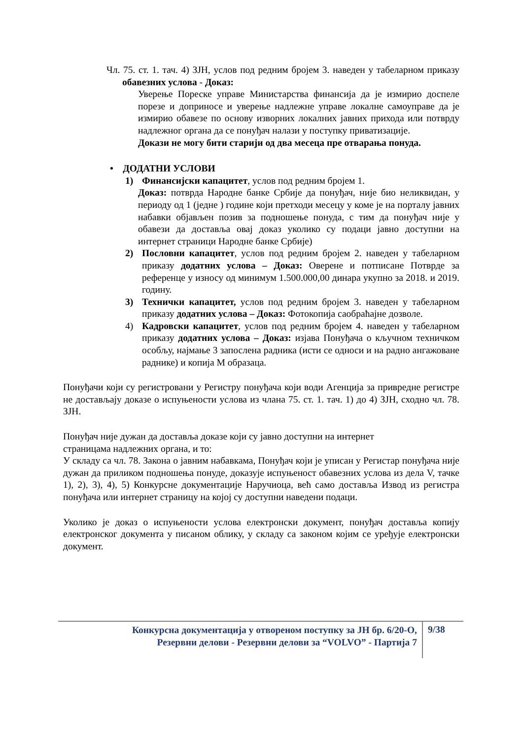Чл. 75. ст. 1. тач. 4) ЗЈН, услов под редним бројем 3. наведен у табеларном приказу обавезних услова - Доказ:
Уверење Пореске управе Министарства финансија да је измирио доспеле порезе и доприносе и уверење надлежне управе локалне самоуправе да је измирио обавезе по основу изворних локалних јавних прихода или потврду надлежног органа да се понуђач налази у поступку приватизације.
Докази не могу бити старији од два месеца пре отварања понуда.
• ДОДАТНИ УСЛОВИ
1) Финансијски капацитет, услов под редним бројем 1.
​Доказ: потврда Народне банке Србије да понуђач, није био неликвидан, у периоду од 1 (једне ) године који претходи месецу у коме је на порталу јавних набавки објављен позив за подношење понуда, с тим да понуђач није у обавези да доставља овај доказ уколико су подаци јавно доступни на интернет страници Народне банке Србије)
2) Пословни капацитет, услов под редним бројем 2. наведен у табеларном приказу додатних услова – Доказ: Оверене и потписане Потврде за референце у износу од минимум 1.500.000,00 динара укупно за 2018. и 2019. годину.
3) Технички капацитет, услов под редним бројем 3. наведен у табеларном приказу додатних услова – Доказ: Фотокопија саобраћајне дозволе.
4) Кадровски капацитет, услов под редним бројем 4. наведен у табеларном приказу додатних услова – Доказ: изјава Понуђача о кључном техничком особљу, најмање 3 запослена радника (исти се односи и на радно ангажоване раднике) и копија М образаца.
Понуђачи који су регистровани у Регистру понуђача који води Агенција за привредне регистре не достављају доказе о испуњености услова из члана 75. ст. 1. тач. 1) до 4) ЗЈН, сходно чл. 78. ЗЈН.
Понуђач није дужан да доставља доказе који су јавно доступни на интернет
страницама надлежних органа, и то:
У складу са чл. 78. Закона о јавним набавкама, Понуђач који је уписан у Регистар понуђача није дужан да приликом подношења понуде, доказује испуњеност обавезних услова из дела V, тачке 1), 2), 3), 4), 5) Конкурсне документације Наручиоца, већ само доставља Извод из регистра понуђача или интернет страницу на којој су доступни наведени подаци.
Уколико је доказ о испуњености услова електронски документ, понуђач доставља копију електронског документа у писаном облику, у складу са законом којим се уређује електронски документ.
Конкурсна документација у отвореном поступку за ЈН бр. 6/20-О,
Резервни делови - Резервни делови за “VOLVO” - Партија 7
9/38